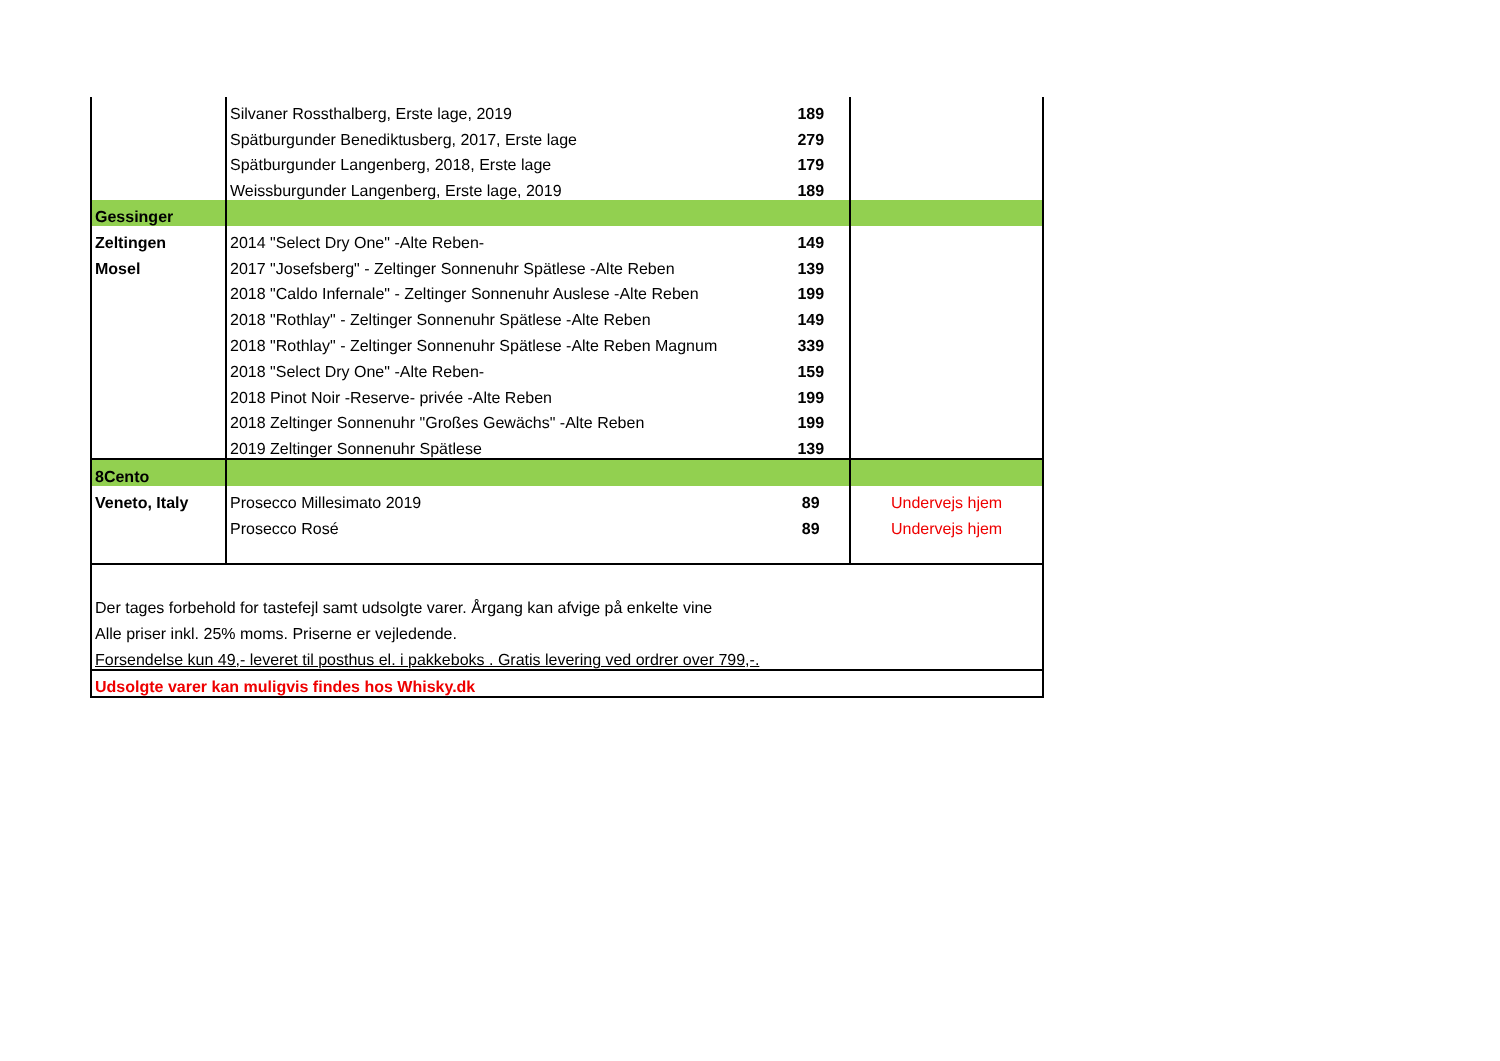| | Silvaner Rossthalberg, Erste lage, 2019 | 189 | |
| | Spätburgunder Benediktusberg, 2017, Erste lage | 279 | |
| | Spätburgunder Langenberg, 2018, Erste lage | 179 | |
| | Weissburgunder Langenberg, Erste lage, 2019 | 189 | |
| Gessinger | | | |
| Zeltingen | 2014 "Select Dry One" -Alte Reben- | 149 | |
| Mosel | 2017 "Josefsberg" - Zeltinger Sonnenuhr Spätlese -Alte Reben | 139 | |
| | 2018 "Caldo Infernale" - Zeltinger Sonnenuhr Auslese -Alte Reben | 199 | |
| | 2018 "Rothlay" - Zeltinger Sonnenuhr Spätlese -Alte Reben | 149 | |
| | 2018 "Rothlay" - Zeltinger Sonnenuhr Spätlese -Alte Reben Magnum | 339 | |
| | 2018 "Select Dry One" -Alte Reben- | 159 | |
| | 2018 Pinot Noir -Reserve- privée -Alte Reben | 199 | |
| | 2018 Zeltinger Sonnenuhr "Großes Gewächs" -Alte Reben | 199 | |
| | 2019 Zeltinger Sonnenuhr Spätlese | 139 | |
| 8Cento | | | |
| Veneto, Italy | Prosecco Millesimato 2019 | 89 | Undervejs hjem |
| | Prosecco Rosé | 89 | Undervejs hjem |
| Der tages forbehold for tastefejl samt udsolgte varer. Årgang kan afvige på enkelte vine | | | |
| Alle priser inkl. 25% moms. Priserne er vejledende. | | | |
| Forsendelse kun 49,- leveret til posthus el. i pakkeboks . Gratis levering ved ordrer over 799,-. | | | |
| Udsolgte varer kan muligvis findes hos Whisky.dk | | | |